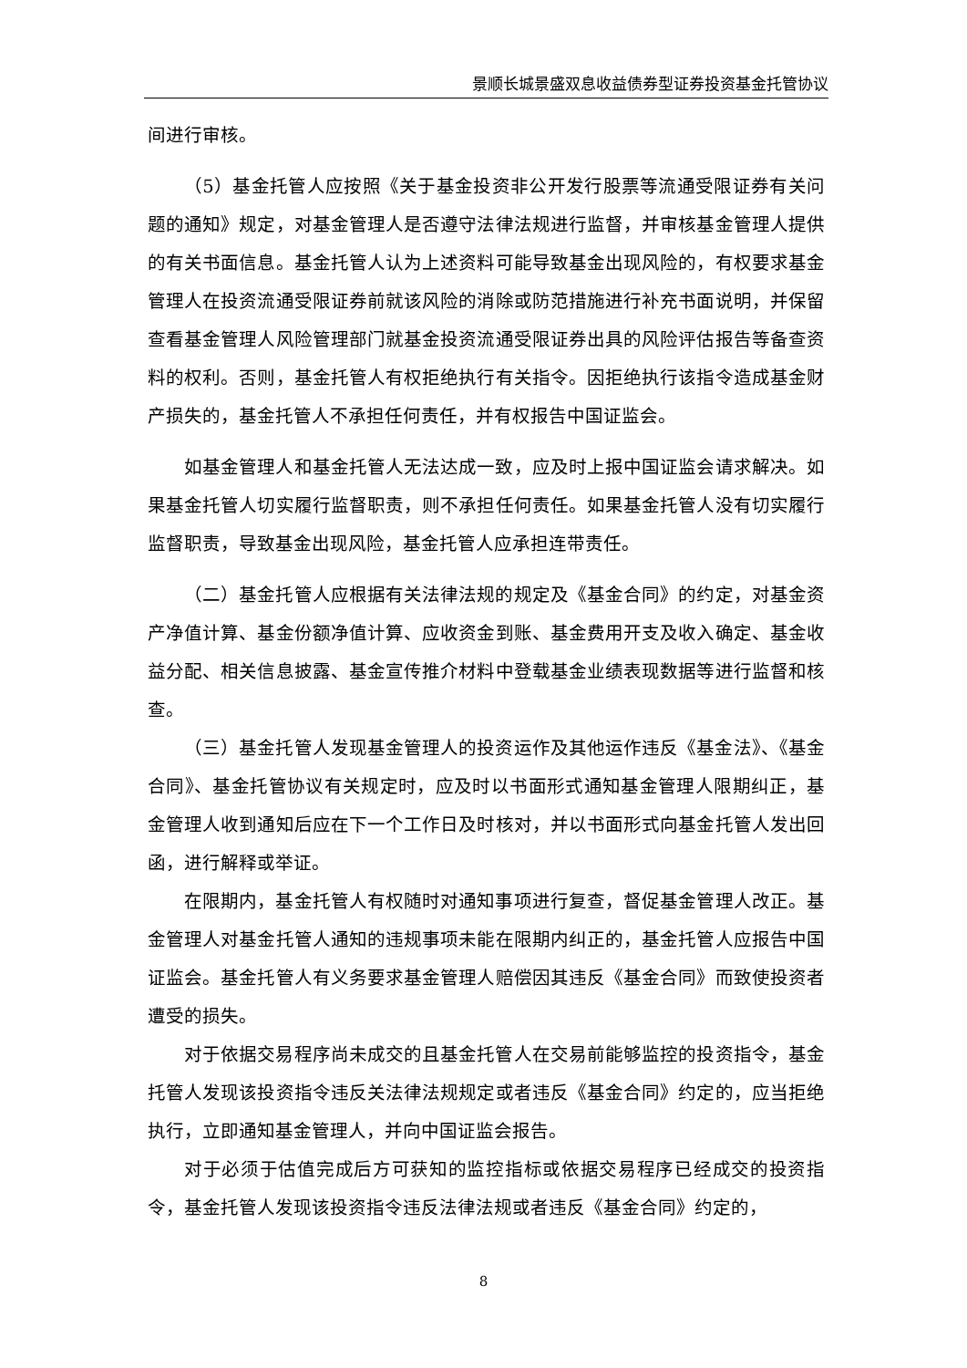景顺长城景盛双息收益债券型证券投资基金托管协议
间进行审核。
（5）基金托管人应按照《关于基金投资非公开发行股票等流通受限证券有关问题的通知》规定，对基金管理人是否遵守法律法规进行监督，并审核基金管理人提供的有关书面信息。基金托管人认为上述资料可能导致基金出现风险的，有权要求基金管理人在投资流通受限证券前就该风险的消除或防范措施进行补充书面说明，并保留查看基金管理人风险管理部门就基金投资流通受限证券出具的风险评估报告等备查资料的权利。否则，基金托管人有权拒绝执行有关指令。因拒绝执行该指令造成基金财产损失的，基金托管人不承担任何责任，并有权报告中国证监会。
如基金管理人和基金托管人无法达成一致，应及时上报中国证监会请求解决。如果基金托管人切实履行监督职责，则不承担任何责任。如果基金托管人没有切实履行监督职责，导致基金出现风险，基金托管人应承担连带责任。
（二）基金托管人应根据有关法律法规的规定及《基金合同》的约定，对基金资产净值计算、基金份额净值计算、应收资金到账、基金费用开支及收入确定、基金收益分配、相关信息披露、基金宣传推介材料中登载基金业绩表现数据等进行监督和核查。
（三）基金托管人发现基金管理人的投资运作及其他运作违反《基金法》、《基金合同》、基金托管协议有关规定时，应及时以书面形式通知基金管理人限期纠正，基金管理人收到通知后应在下一个工作日及时核对，并以书面形式向基金托管人发出回函，进行解释或举证。
在限期内，基金托管人有权随时对通知事项进行复查，督促基金管理人改正。基金管理人对基金托管人通知的违规事项未能在限期内纠正的，基金托管人应报告中国证监会。基金托管人有义务要求基金管理人赔偿因其违反《基金合同》而致使投资者遭受的损失。
对于依据交易程序尚未成交的且基金托管人在交易前能够监控的投资指令，基金托管人发现该投资指令违反关法律法规规定或者违反《基金合同》约定的，应当拒绝执行，立即通知基金管理人，并向中国证监会报告。
对于必须于估值完成后方可获知的监控指标或依据交易程序已经成交的投资指令，基金托管人发现该投资指令违反法律法规或者违反《基金合同》约定的，
8